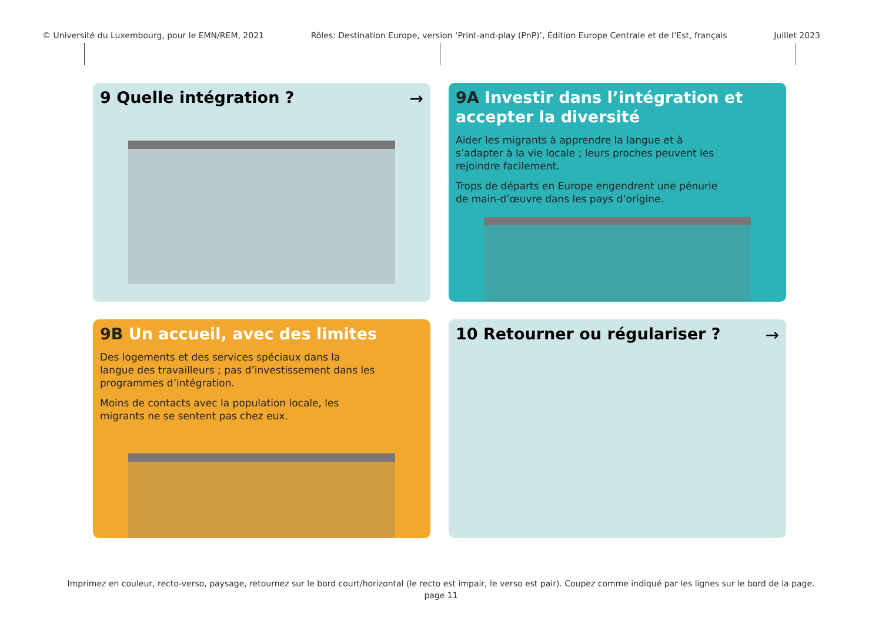© Université du Luxembourg, pour le EMN/REM, 2021 Rôles: Destination Europe, version ‘Print-and-play (PnP)’, Édition Europe Centrale et de l’Est, français Juillet 2023
9 Quelle intégration ?
→
9A Investir dans l’intégration et accepter la diversité
Aider les migrants à apprendre la langue et à s’adapter à la vie locale ; leurs proches peuvent les rejoindre facilement.
Trops de départs en Europe engendrent une pénurie de main-d’œuvre dans les pays d’origine.
9B Un accueil, avec des limites
Des logements et des services spéciaux dans la langue des travailleurs ; pas d’investissement dans les programmes d’intégration.
Moins de contacts avec la population locale, les migrants ne se sentent pas chez eux.
10 Retourner ou régulariser ?
→
Imprimez en couleur, recto-verso, paysage, retournez sur le bord court/horizontal (le recto est impair, le verso est pair). Coupez comme indiqué par les lignes sur le bord de la page.
page 11